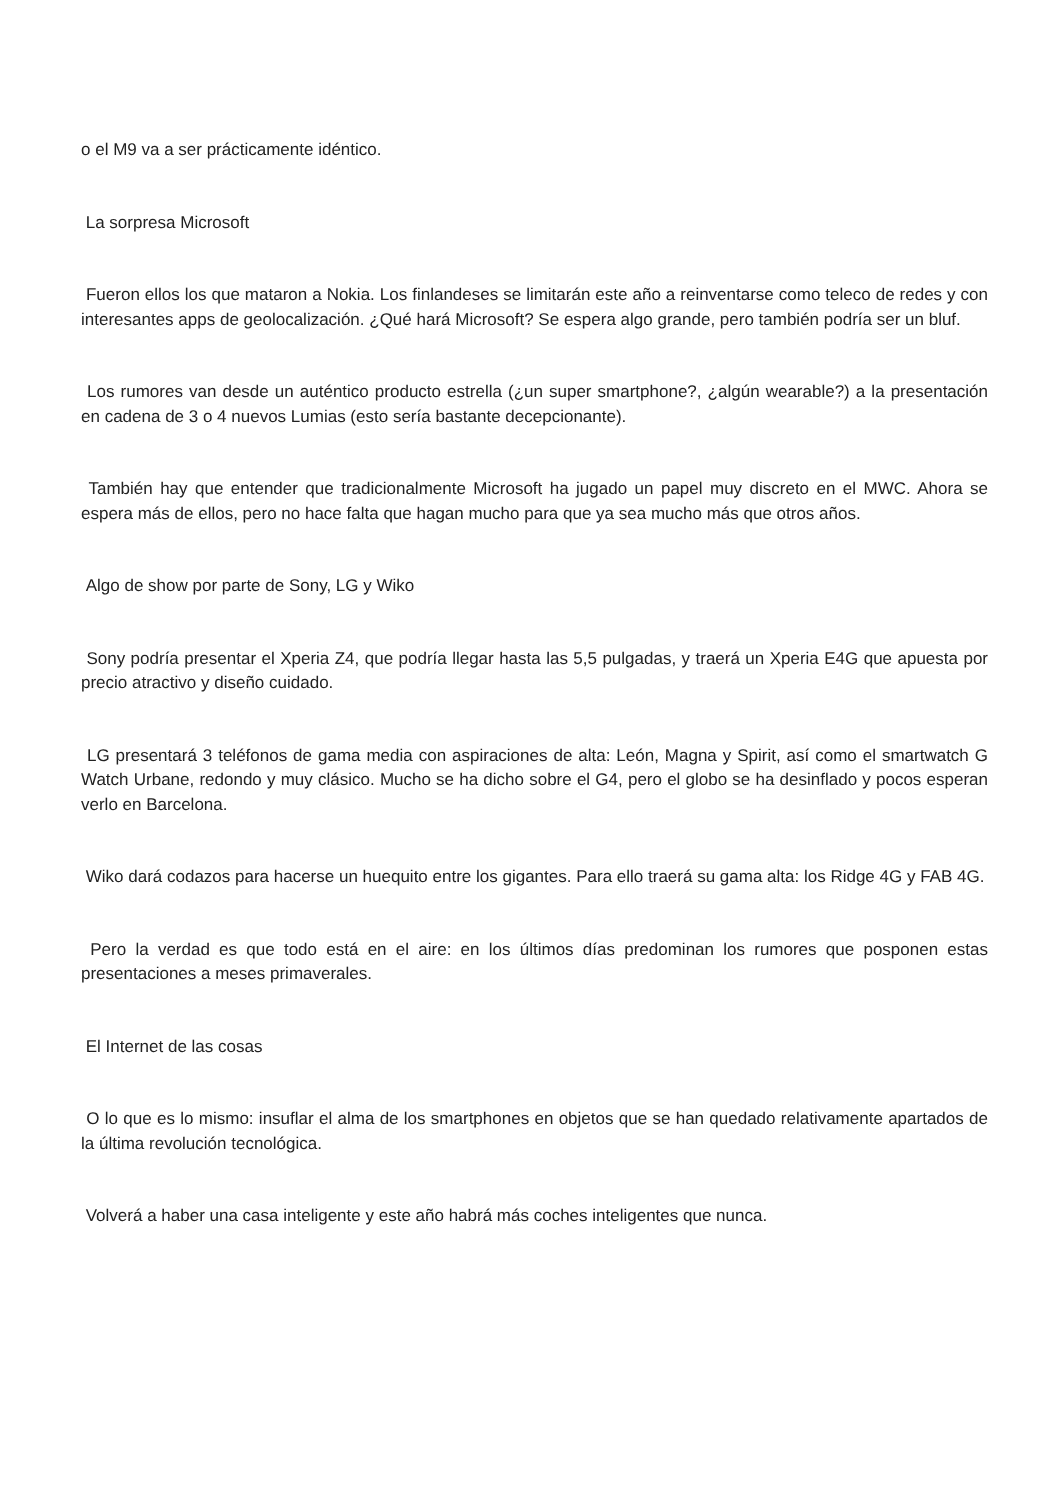o el M9 va a ser prácticamente idéntico.
La sorpresa Microsoft
Fueron ellos los que mataron a Nokia. Los finlandeses se limitarán este año a reinventarse como teleco de redes y con interesantes apps de geolocalización. ¿Qué hará Microsoft? Se espera algo grande, pero también podría ser un bluf.
Los rumores van desde un auténtico producto estrella (¿un super smartphone?, ¿algún wearable?) a la presentación en cadena de 3 o 4 nuevos Lumias (esto sería bastante decepcionante).
También hay que entender que tradicionalmente Microsoft ha jugado un papel muy discreto en el MWC. Ahora se espera más de ellos, pero no hace falta que hagan mucho para que ya sea mucho más que otros años.
Algo de show por parte de Sony, LG y Wiko
Sony podría presentar el Xperia Z4, que podría llegar hasta las 5,5 pulgadas, y traerá un Xperia E4G que apuesta por precio atractivo y diseño cuidado.
LG presentará 3 teléfonos de gama media con aspiraciones de alta: León, Magna y Spirit, así como el smartwatch G Watch Urbane, redondo y muy clásico. Mucho se ha dicho sobre el G4, pero el globo se ha desinflado y pocos esperan verlo en Barcelona.
Wiko dará codazos para hacerse un huequito entre los gigantes. Para ello traerá su gama alta: los Ridge 4G y FAB 4G.
Pero la verdad es que todo está en el aire: en los últimos días predominan los rumores que posponen estas presentaciones a meses primaverales.
El Internet de las cosas
O lo que es lo mismo: insuflar el alma de los smartphones en objetos que se han quedado relativamente apartados de la última revolución tecnológica.
Volverá a haber una casa inteligente y este año habrá más coches inteligentes que nunca.